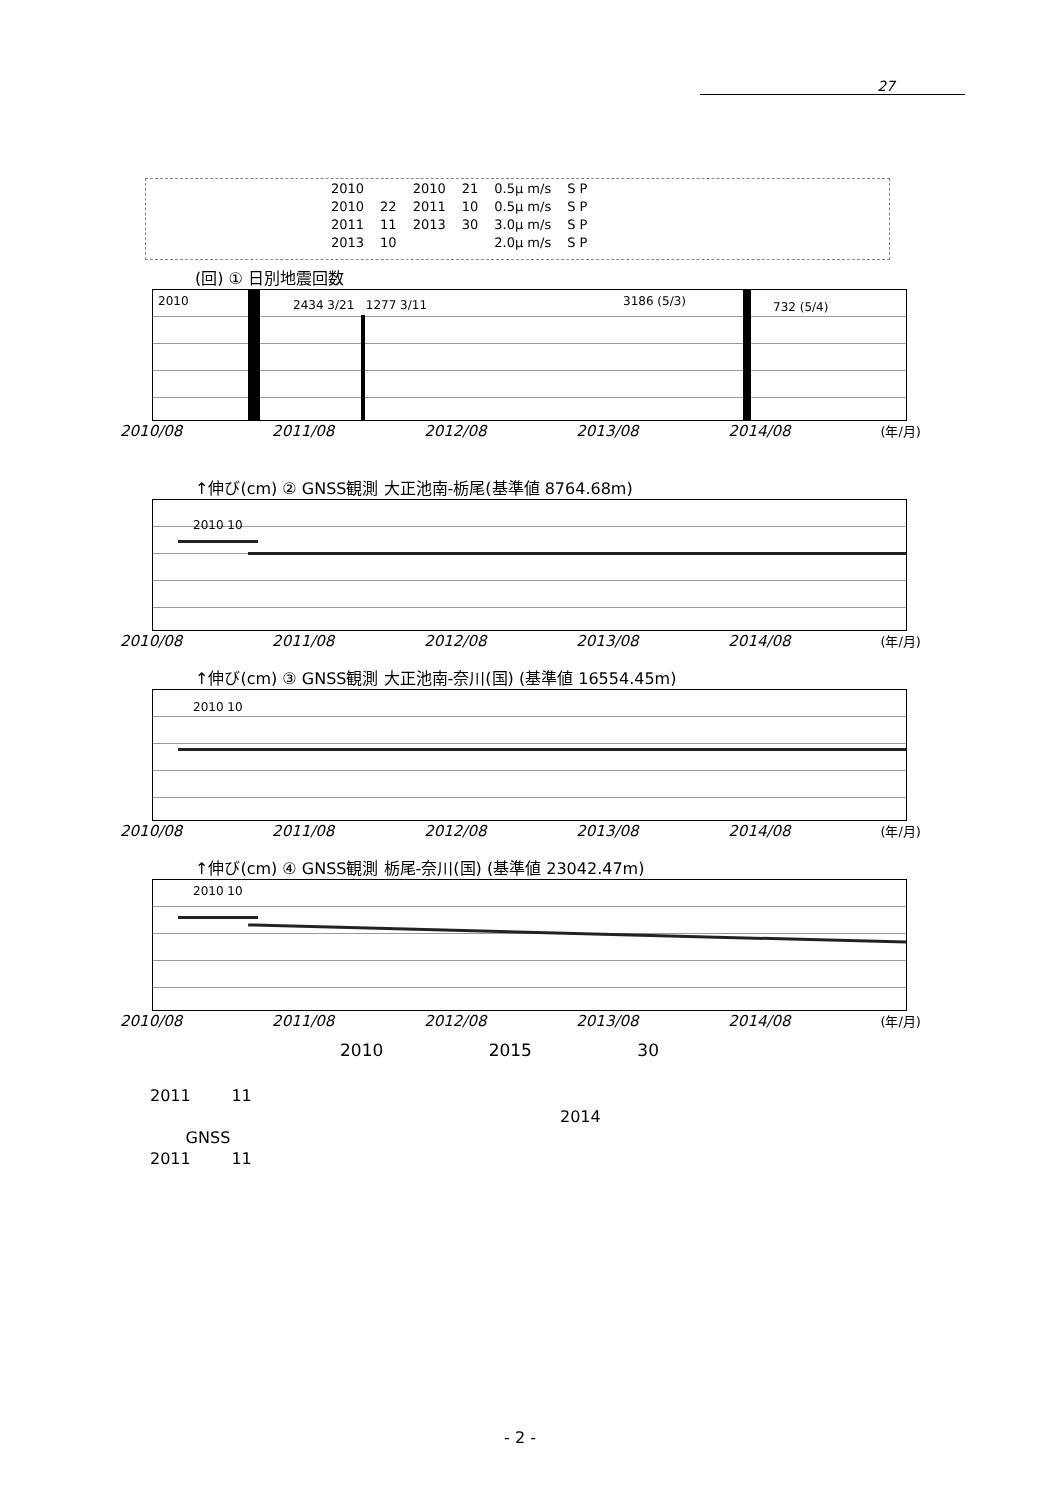27
| 2010 | | 2010 | 21 | 0.5μ m/s | S P |
| 2010 | 22 | 2011 | 10 | 0.5μ m/s | S P |
| 2011 | 11 | 2013 | 30 | 3.0μ m/s | S P |
| 2013 | 10 | | | 2.0μ m/s | S P |
(回) ① 日別地震回数
2010 2434 3/21 1277 3/11 3186 (5/3) 732 (5/4)
2010/08 2011/08 2012/08 2013/08 2014/08 (年/月)
↑伸び(cm) ② GNSS観測 大正池南-栃尾(基準値 8764.68m)
2010 10
2010/08 2011/08 2012/08 2013/08 2014/08 (年/月)
↑伸び(cm) ③ GNSS観測 大正池南-奈川(国) (基準値 16554.45m)
2010 10
2010/08 2011/08 2012/08 2013/08 2014/08 (年/月)
↑伸び(cm) ④ GNSS観測 栃尾-奈川(国) (基準値 23042.47m)
2010 10
2010/08 2011/08 2012/08 2013/08 2014/08 (年/月)
2010 2015 30
2011 11
2014
GNSS
2011 11
- 2 -